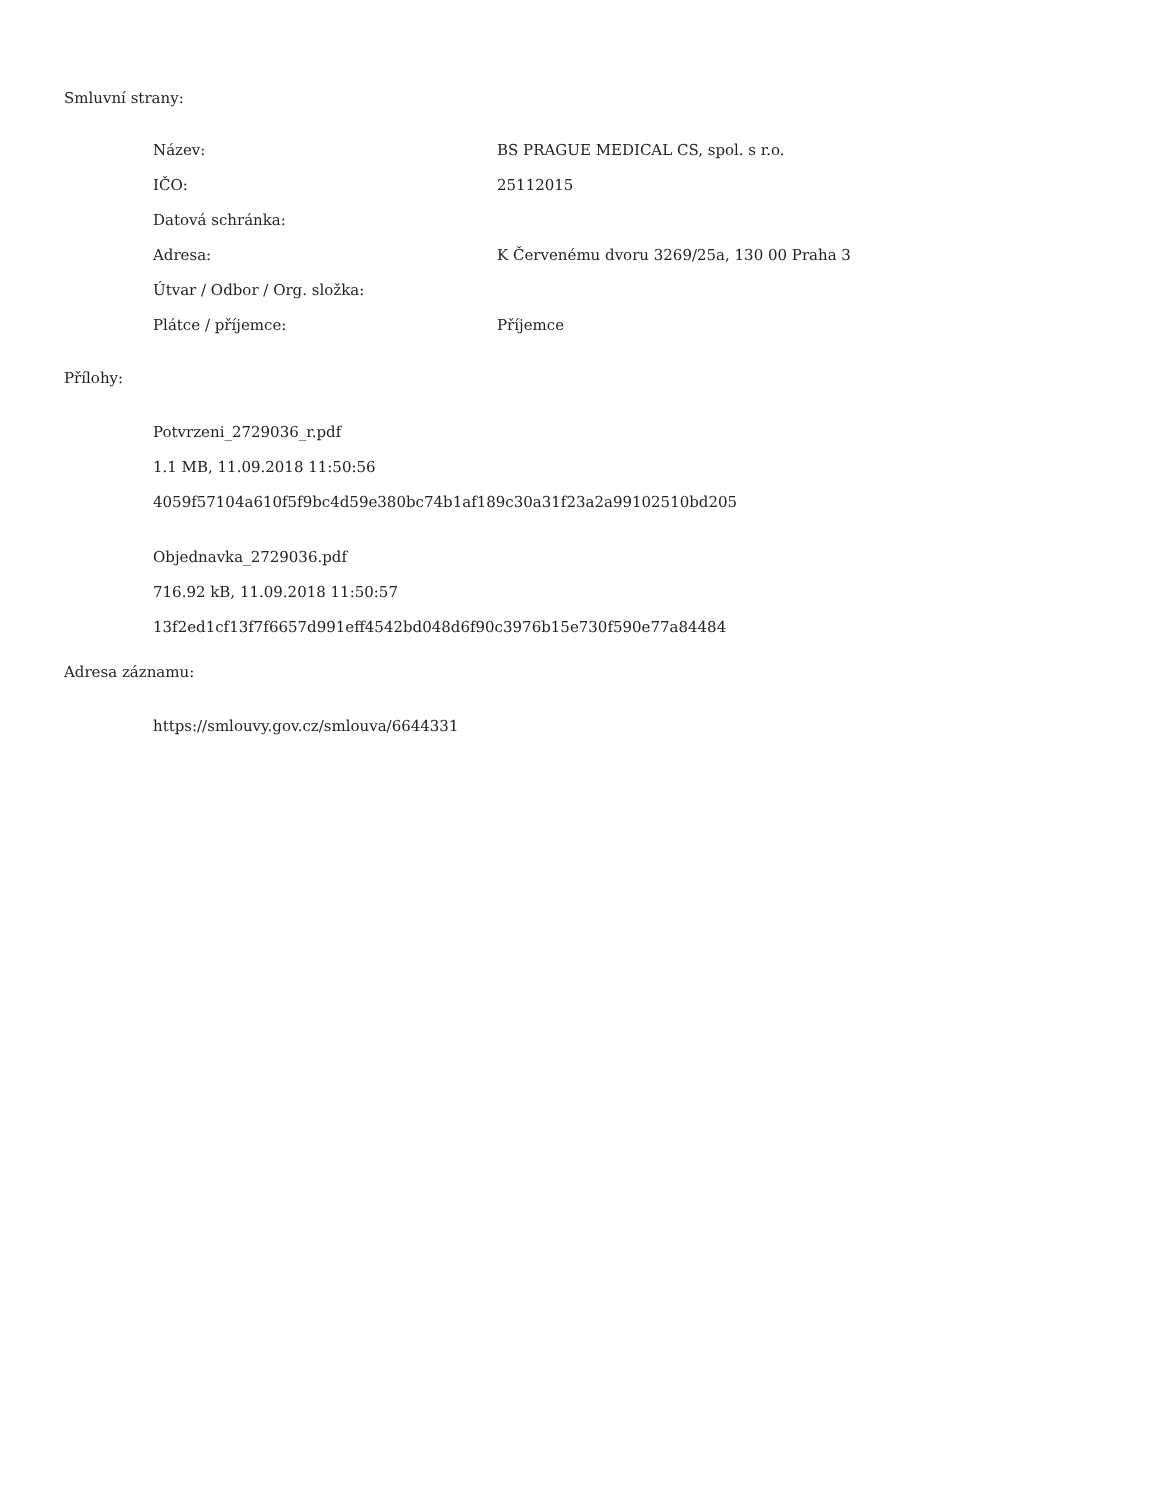Smluvní strany:
| Název: | BS PRAGUE MEDICAL CS, spol. s r.o. |
| IČO: | 25112015 |
| Datová schránka: | |
| Adresa: | K Červenému dvoru 3269/25a, 130 00 Praha 3 |
| Útvar / Odbor / Org. složka: | |
| Plátce / příjemce: | Příjemce |
Přílohy:
Potvrzeni_2729036_r.pdf
1.1 MB, 11.09.2018 11:50:56
4059f57104a610f5f9bc4d59e380bc74b1af189c30a31f23a2a99102510bd205
Objednavka_2729036.pdf
716.92 kB, 11.09.2018 11:50:57
13f2ed1cf13f7f6657d991eff4542bd048d6f90c3976b15e730f590e77a84484
Adresa záznamu:
https://smlouvy.gov.cz/smlouva/6644331